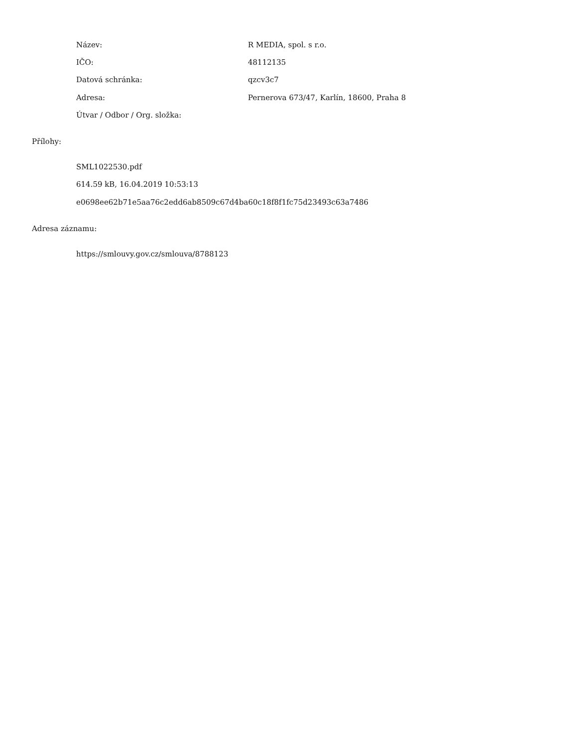Název: R MEDIA, spol. s r.o.
IČO: 48112135
Datová schránka: qzcv3c7
Adresa: Pernerova 673/47, Karlín, 18600, Praha 8
Útvar / Odbor / Org. složka:
Přílohy:
SML1022530.pdf
614.59 kB, 16.04.2019 10:53:13
e0698ee62b71e5aa76c2edd6ab8509c67d4ba60c18f8f1fc75d23493c63a7486
Adresa záznamu:
https://smlouvy.gov.cz/smlouva/8788123